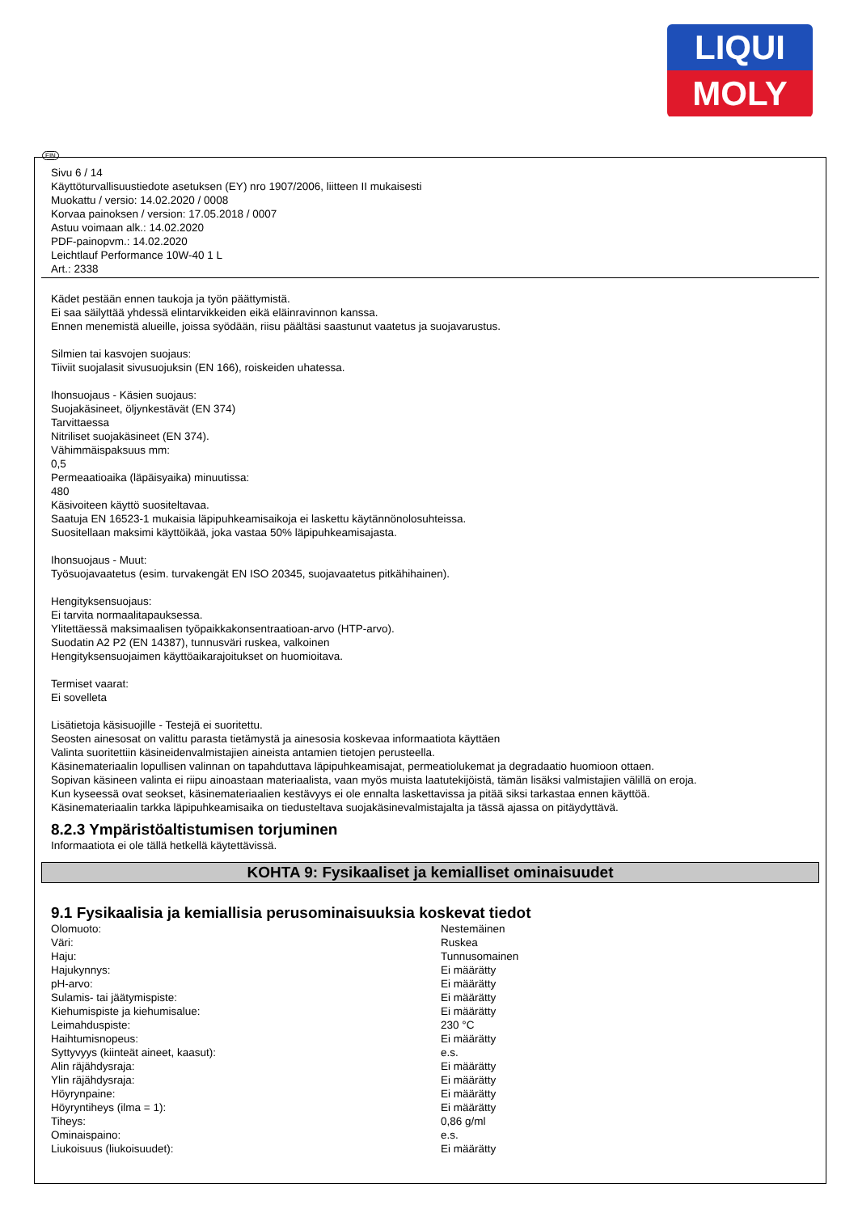LIQUI
MOLY
FIN
Sivu 6 / 14
Käyttöturvallisuustiedote asetuksen (EY) nro 1907/2006, liitteen II mukaisesti
Muokattu / versio: 14.02.2020 / 0008
Korvaa painoksen / version: 17.05.2018 / 0007
Astuu voimaan alk.: 14.02.2020
PDF-painopvm.: 14.02.2020
Leichtlauf Performance 10W-40 1 L
Art.: 2338
Kädet pestään ennen taukoja ja työn päättymistä.
Ei saa säilyttää yhdessä elintarvikkeiden eikä eläinravinnon kanssa.
Ennen menemistä alueille, joissa syödään, riisu päältäsi saastunut vaatetus ja suojavarustus.
Silmien tai kasvojen suojaus:
Tiiviit suojalasit sivusuojuksin (EN 166), roiskeiden uhatessa.
Ihonsuojaus - Käsien suojaus:
Suojakäsineet, öljynkestävät (EN 374)
Tarvittaessa
Nitriliset suojakäsineet (EN 374).
Vähimmäispaksuus mm:
0,5
Permeaatioaika (läpäisyaika) minuutissa:
480
Käsivoiteen käyttö suositeltavaa.
Saatuja EN 16523-1 mukaisia läpipuhkeamisaikoja ei laskettu käytännönolosuhteissa.
Suositellaan maksimi käyttöikää, joka vastaa 50% läpipuhkeamisajasta.
Ihonsuojaus - Muut:
Työsuojavaatetus (esim. turvakengät EN ISO 20345, suojavaatetus pitkähihainen).
Hengityksensuojaus:
Ei tarvita normaalitapauksessa.
Ylitettäessä maksimaalisen työpaikkakonsentraatioan-arvo (HTP-arvo).
Suodatin A2 P2 (EN 14387), tunnusväri ruskea, valkoinen
Hengityksensuojaimen käyttöaikarajoitukset on huomioitava.
Termiset vaarat:
Ei sovelleta
Lisätietoja käsisuojille - Testejä ei suoritettu.
Seosten ainesosat on valittu parasta tietämystä ja ainesosia koskevaa informaatiota käyttäen
Valinta suoritettiin käsineidenvalmistajien aineista antamien tietojen perusteella.
Käsinemateriaalin lopullisen valinnan on tapahduttava läpipuhkeamisajat, permeatiolukemat ja degradaatio huomioon ottaen.
Sopivan käsineen valinta ei riipu ainoastaan materiaalista, vaan myös muista laatutekijöistä, tämän lisäksi valmistajien välillä on eroja.
Kun kyseessä ovat seokset, käsinemateriaalien kestävyys ei ole ennalta laskettavissa ja pitää siksi tarkastaa ennen käyttöä.
Käsinemateriaalin tarkka läpipuhkeamisaika on tiedusteltava suojakäsinevalmistajalta ja tässä ajassa on pitäydyttävä.
8.2.3 Ympäristöaltistumisen torjuminen
Informaatiota ei ole tällä hetkellä käytettävissä.
KOHTA 9: Fysikaaliset ja kemialliset ominaisuudet
9.1 Fysikaalisia ja kemiallisia perusominaisuuksia koskevat tiedot
| Olomuoto: | Nestemäinen |
| Väri: | Ruskea |
| Haju: | Tunnusomainen |
| Hajukynnys: | Ei määrätty |
| pH-arvo: | Ei määrätty |
| Sulamis- tai jäätymispiste: | Ei määrätty |
| Kiehumispiste ja kiehumisalue: | Ei määrätty |
| Leimahduspiste: | 230 °C |
| Haihtumisnopeus: | Ei määrätty |
| Syttyvyys (kiinteät aineet, kaasut): | e.s. |
| Alin räjähdysraja: | Ei määrätty |
| Ylin räjähdysraja: | Ei määrätty |
| Höyrynpaine: | Ei määrätty |
| Höyryntiheys (ilma = 1): | Ei määrätty |
| Tiheys: | 0,86 g/ml |
| Ominaispaino: | e.s. |
| Liukoisuus (liukoisuudet): | Ei määrätty |